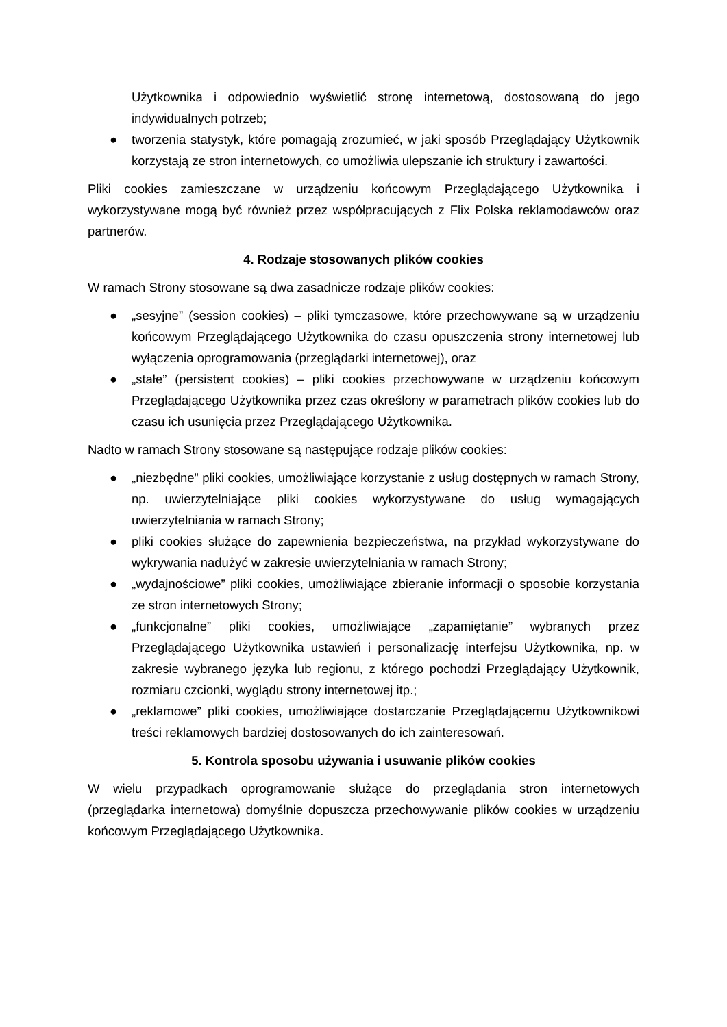Użytkownika i odpowiednio wyświetlić stronę internetową, dostosowaną do jego indywidualnych potrzeb;
● tworzenia statystyk, które pomagają zrozumieć, w jaki sposób Przeglądający Użytkownik korzystają ze stron internetowych, co umożliwia ulepszanie ich struktury i zawartości.
Pliki cookies zamieszczane w urządzeniu końcowym Przeglądającego Użytkownika i wykorzystywane mogą być również przez współpracujących z Flix Polska reklamodawców oraz partnerów.
4. Rodzaje stosowanych plików cookies
W ramach Strony stosowane są dwa zasadnicze rodzaje plików cookies:
● „sesyjne” (session cookies) – pliki tymczasowe, które przechowywane są w urządzeniu końcowym Przeglądającego Użytkownika do czasu opuszczenia strony internetowej lub wyłączenia oprogramowania (przeglądarki internetowej), oraz
● „stałe” (persistent cookies) – pliki cookies przechowywane w urządzeniu końcowym Przeglądającego Użytkownika przez czas określony w parametrach plików cookies lub do czasu ich usunięcia przez Przeglądającego Użytkownika.
Nadto w ramach Strony stosowane są następujące rodzaje plików cookies:
● „niezbędne” pliki cookies, umożliwiające korzystanie z usług dostępnych w ramach Strony, np. uwierzytelniające pliki cookies wykorzystywane do usług wymagających uwierzytelniania w ramach Strony;
● pliki cookies służące do zapewnienia bezpieczeństwa, na przykład wykorzystywane do wykrywania nadużyć w zakresie uwierzytelniania w ramach Strony;
● „wydajnościowe” pliki cookies, umożliwiające zbieranie informacji o sposobie korzystania ze stron internetowych Strony;
● „funkcjonalne” pliki cookies, umożliwiające „zapamiętanie” wybranych przez Przeglądającego Użytkownika ustawień i personalizację interfejsu Użytkownika, np. w zakresie wybranego języka lub regionu, z którego pochodzi Przeglądający Użytkownik, rozmiaru czcionki, wyglądu strony internetowej itp.;
● „reklamowe” pliki cookies, umożliwiające dostarczanie Przeglądającemu Użytkownikowi treści reklamowych bardziej dostosowanych do ich zainteresowań.
5. Kontrola sposobu używania i usuwanie plików cookies
W wielu przypadkach oprogramowanie służące do przeglądania stron internetowych (przeglądarka internetowa) domyślnie dopuszcza przechowywanie plików cookies w urządzeniu końcowym Przeglądającego Użytkownika.